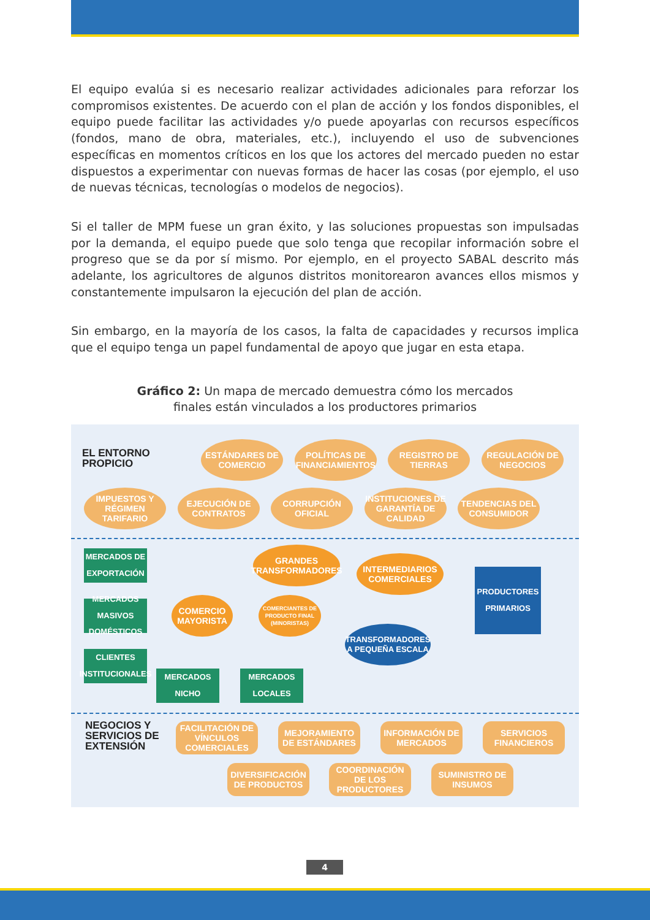El equipo evalúa si es necesario realizar actividades adicionales para reforzar los compromisos existentes. De acuerdo con el plan de acción y los fondos disponibles, el equipo puede facilitar las actividades y/o puede apoyarlas con recursos específicos (fondos, mano de obra, materiales, etc.), incluyendo el uso de subvenciones específicas en momentos críticos en los que los actores del mercado pueden no estar dispuestos a experimentar con nuevas formas de hacer las cosas (por ejemplo, el uso de nuevas técnicas, tecnologías o modelos de negocios).
Si el taller de MPM fuese un gran éxito, y las soluciones propuestas son impulsadas por la demanda, el equipo puede que solo tenga que recopilar información sobre el progreso que se da por sí mismo. Por ejemplo, en el proyecto SABAL descrito más adelante, los agricultores de algunos distritos monitorearon avances ellos mismos y constantemente impulsaron la ejecución del plan de acción.
Sin embargo, en la mayoría de los casos, la falta de capacidades y recursos implica que el equipo tenga un papel fundamental de apoyo que jugar en esta etapa.
Gráfico 2: Un mapa de mercado demuestra cómo los mercados
finales están vinculados a los productores primarios
EL ENTORNO
PROPICIO
ESTÁNDARES DE COMERCIO
POLÍTICAS DE FINANCIAMIENTOS
REGISTRO DE TIERRAS
REGULACIÓN DE NEGOCIOS
IMPUESTOS Y RÉGIMEN TARIFARIO
EJECUCIÓN DE CONTRATOS
CORRUPCIÓN OFICIAL
INSTITUCIONES DE GARANTÍA DE CALIDAD
TENDENCIAS DEL CONSUMIDOR
MERCADOS DE EXPORTACIÓN
GRANDES TRANSFORMADORES
INTERMEDIARIOS COMERCIALES
PRODUCTORES PRIMARIOS
MERCADOS MASIVOS DOMÉSTICOS
COMERCIO MAYORISTA
COMERCIANTES DE PRODUCTO FINAL (MINORISTAS)
TRANSFORMADORES A PEQUEÑA ESCALA
CLIENTES INSTITUCIONALES
MERCADOS NICHO
MERCADOS LOCALES
NEGOCIOS Y
SERVICIOS DE
EXTENSIÓN
FACILITACIÓN DE VÍNCULOS COMERCIALES
MEJORAMIENTO DE ESTÁNDARES
INFORMACIÓN DE MERCADOS
SERVICIOS FINANCIEROS
DIVERSIFICACIÓN DE PRODUCTOS
COORDINACIÓN DE LOS PRODUCTORES
SUMINISTRO DE INSUMOS
4